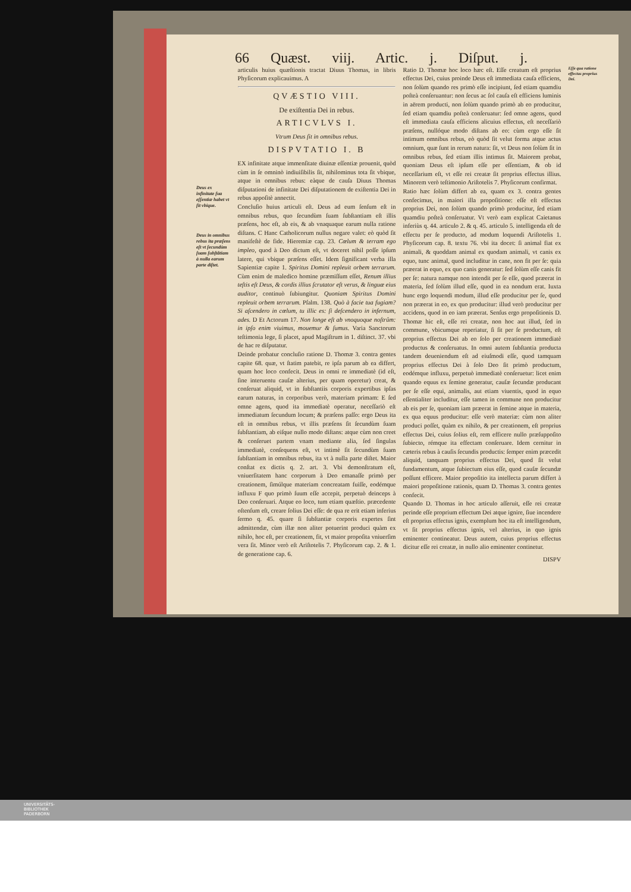66 Quæst. viij. Artic. j. Diſput. j.
Deus ex infinitate ſua eſſentiæ habet vt ſit vbique.
Deus in omnibus rebus ita præſens eſt vt ſecundùm ſuam ſubſtãtiam à nulla earum parte diſtet.
articulis huius quæſtionis tractat Diuus Thomas, in libris Phyſicorum explicauimus. A
QVÆSTIO VIII.
De exiſtentia Dei in rebus.
ARTICVLVS I.
Vtrum Deus ſit in omnibus rebus.
DISPVTATIO I. B
EX infinitate atque immenſitate diuinæ eſſentiæ prouenit, quòd cùm in ſe omninò indiuiſibilis ſit, nihilominus tota ſit vbique, atque in omnibus rebus: eàque de cauſa Diuus Thomas diſputationi de infinitate Dei diſputationem de exiſtentia Dei in rebus appoſitè annectit.
Concluſio huius articuli eſt. Deus ad eum ſenſum eſt in omnibus rebus, quo ſecundùm ſuam ſubſtantiam eſt illis præſens, hoc eſt, ab eis, & ab vnaquaque earum nulla ratione diſtans. C Hanc Catholicorum nullus negare valet: eò quòd ſit manifeſtè de fide. Hieremiæ cap. 23. Cœlum & terram ego impleo, quod à Deo dictum eſt, vt doceret nihil poſſe ipſum latere, qui vbique præſens eſſet. Idem ſignificant verba illa Sapientiæ capite 1. Spiritus Domini repleuit orbem terrarum. Cùm enim de maledico homine præmiſſum eſſet, Renum illius teſtis eſt Deus, & cordis illius ſcrutator eſt verus, & linguæ eius auditor, continuò ſubiungitur. Quoniam Spiritus Domini repleuit orbem terrarum. Pſalm. 138. Quò à facie tua fugiam? Si aſcendero in cœlum, tu illic es: ſi deſcendero in infernum, ades. D Et Actorum 17. Non longe eſt ab vnoquoque noſtrûm: in ipſo enim viuimus, mouemur & ſumus. Varia Sanctorum teſtimonia lege, ſi placet, apud Magiſtrum in 1. diſtinct. 37. vbi de hac re diſputatur.
Deinde probatur concluſio ratione D. Thomæ 3. contra gentes capite 68. quæ, vt ſtatim patebit, re ipſa parum ab ea differt, quam hoc loco confecit. Deus in omni re immediatè (id eſt, ſine interuentu cauſæ alterius, per quam operetur) creat, & conſeruat aliquid, vt in ſubſtantiis corporis expertibus ipſas earum naturas, in corporibus verò, materiam primam: E ſed omne agens, quod ita immediatè operatur, neceſſariò eſt immediatum ſecundum locum; & præſens paſſo: ergo Deus ita eſt in omnibus rebus, vt illis præſens ſit ſecundùm ſuam ſubſtantiam, ab eiſque nullo modo diſtans: atque cùm non creet & conſeruet partem vnam mediante alia, ſed ſingulas immediatè, conſequens eſt, vt intimè ſit ſecundùm ſuam ſubſtantiam in omnibus rebus, ita vt à nulla parte diſtet. Maior conſtat ex dictis q. 2. art. 3. Vbi demonſtratum eſt, vniuerſitatem hanc corporum à Deo emanaſſe primò per creationem, ſimúlque materiam concreatam fuiſſe, eodémque influxu F quo primò ſuum eſſe accepit, perpetuò deinceps à Deo conſeruari. Atque eo loco, tum etiam quæſtio. præcedente oſtenſum eſt, creare ſolius Dei eſſe: de qua re erit etiam inferius ſermo q. 45. quare ſi ſubſtantiæ corporis expertes ſint admittendæ, cùm illæ non aliter potuerint produci quàm ex nihilo, hoc eſt, per creationem, fit, vt maior propoſita vniuerſim vera ſit. Minor verò eſt Ariſtotelis 7. Phyſicorum cap. 2. & 1. de generatione cap. 6.
Ratio D. Thomæ hoc loco hæc eſt. Eſſe creatum eſt proprius effectus Dei, cuius proinde Deus eſt immediata cauſa efficiens, non ſolùm quando res primò eſſe incipiunt, ſed etiam quamdiu poſteà conſeruantur: non ſecus ac ſol cauſa eſt efficiens luminis in aërem producti, non ſolùm quando primò ab eo producitur, ſed etiam quamdiu poſteà conſeruatur: ſed omne agens, quod eſt immediata cauſa efficiens alicuius effectus, eſt neceſſariò præſens, nullóque modo diſtans ab eo: cùm ergo eſſe ſit intimum omnibus rebus, eò quòd ſit velut forma atque actus omnium, quæ ſunt in rerum natura: ſit, vt Deus non ſolùm ſit in omnibus rebus, ſed etiam illis intimus ſit. Maiorem probat, quoniam Deus eſt ipſum eſſe per eſſentiam, & ob id neceſſarium eſt, vt eſſe rei creatæ ſit proprius effectus illius. Minorem verò teſtimonio Ariſtotelis 7. Phyſicorum confirmat.
Ratio hæc ſolùm differt ab ea, quam ex 3. contra gentes confecimus, in maiori illa propoſitione: eſſe eſt effectus proprius Dei, non ſolùm quando primò producitur, ſed etiam quamdiu poſteà conſeruatur. Vt verò eam explicat Caietanus inferiùs q. 44. articulo 2. & q. 45. articulo 5. intelligenda eſt de effectu per ſe producto, ad modum loquendi Ariſtotelis 1. Phyſicorum cap. 8. textu 76. vbi ita docet: ſi animal fiat ex animali, & quoddam animal ex quodam animali, vt canis ex equo, tunc animal, quod includitur in cane, non fit per ſe: quia præerat in equo, ex quo canis generatur: ſed ſolùm eſſe canis fit per ſe: natura namque non intendit per ſe eſſe, quod præerat in materia, ſed ſolùm illud eſſe, quod in ea nondum erat. Iuxta hunc ergo loquendi modum, illud eſſe producitur per ſe, quod non præerat in eo, ex quo producitur: illud verò producitur per accidens, quod in eo iam præerat. Senſus ergo propoſitionis D. Thomæ hic eſt, eſſe rei creatæ, non hoc aut illud, ſed in commune, vbicumque reperiatur, ſi ſit per ſe productum, eſt proprius effectus Dei ab eo ſolo per creationem immediatè productus & conſeruatus. In omni autem ſubſtantia producta tandem deueniendum eſt ad eiuſmodi eſſe, quod tamquam proprius effectus Dei à ſolo Deo ſit primò productum, eodémque influxu, perpetuò immediatè conſeruetur: licet enim quando equus ex ſemine generatur, cauſæ ſecundæ producant per ſe eſſe equi, animalis, aut etiam viuentis, quod in equo eſſentialiter includitur, eſſe tamen in commune non producitur ab eis per ſe, quoniam iam præerat in ſemine atque in materia, ex qua equus producitur: eſſe verò materiæ: cùm non aliter produci poſſet, quàm ex nihilo, & per creationem, eſt proprius effectus Dei, cuius ſolius eſt, rem efficere nullo præſuppoſito ſubiecto, rémque ita effectam conſeruare. Idem cernitur in cæteris rebus à cauſis ſecundis productis: ſemper enim præcedit aliquid, tanquam proprius effectus Dei, quod ſit velut fundamentum, atque ſubiectum eius eſſe, quod cauſæ ſecundæ poſſunt efficere. Maior propoſitio ita intellecta parum differt à maiori propoſitione rationis, quam D. Thomas 3. contra gentes confecit.
Quando D. Thomas in hoc articulo aſſeruit, eſſe rei creatæ perinde eſſe proprium effectum Dei atque ignire, ſiue incendere eſt proprius effectus ignis, exemplum hoc ita eſt intelligendum, vt ſit proprius effectus ignis, vel alterius, in quo ignis eminenter contineatur. Deus autem, cuius proprius effectus dicitur eſſe rei creatæ, in nullo alio eminenter continetur.
DISPV
Eſſe qua ratione effectus proprius Dei.
UNIVERSITÄTS-
BIBLIOTHEK
PADERBORN